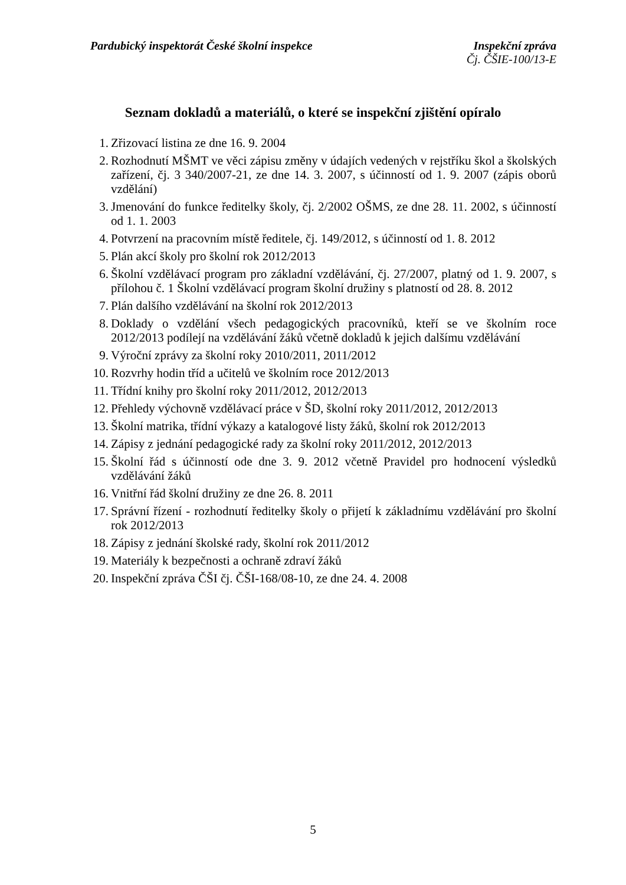Pardubický inspektorát České školní inspekce
Inspekční zpráva
Čj. ČŠIE-100/13-E
Seznam dokladů a materiálů, o které se inspekční zjištění opíralo
1. Zřizovací listina ze dne 16. 9. 2004
2. Rozhodnutí MŠMT ve věci zápisu změny v údajích vedených v rejstříku škol a školských zařízení, čj. 3 340/2007-21, ze dne 14. 3. 2007, s účinností od 1. 9. 2007 (zápis oborů vzdělání)
3. Jmenování do funkce ředitelky školy, čj. 2/2002 OŠMS, ze dne 28. 11. 2002, s účinností od 1. 1. 2003
4. Potvrzení na pracovním místě ředitele, čj. 149/2012, s účinností od 1. 8. 2012
5. Plán akcí školy pro školní rok 2012/2013
6. Školní vzdělávací program pro základní vzdělávání, čj. 27/2007, platný od 1. 9. 2007, s přílohou č. 1 Školní vzdělávací program školní družiny s platností od 28. 8. 2012
7. Plán dalšího vzdělávání na školní rok 2012/2013
8. Doklady o vzdělání všech pedagogických pracovníků, kteří se ve školním roce 2012/2013 podílejí na vzdělávání žáků včetně dokladů k jejich dalšímu vzdělávání
9. Výroční zprávy za školní roky 2010/2011, 2011/2012
10. Rozvrhy hodin tříd a učitelů ve školním roce 2012/2013
11. Třídní knihy pro školní roky 2011/2012, 2012/2013
12. Přehledy výchovně vzdělávací práce v ŠD, školní roky 2011/2012, 2012/2013
13. Školní matrika, třídní výkazy a katalogové listy žáků, školní rok 2012/2013
14. Zápisy z jednání pedagogické rady za školní roky 2011/2012, 2012/2013
15. Školní řád s účinností ode dne 3. 9. 2012 včetně Pravidel pro hodnocení výsledků vzdělávání žáků
16. Vnitřní řád školní družiny ze dne 26. 8. 2011
17. Správní řízení - rozhodnutí ředitelky školy o přijetí k základnímu vzdělávání pro školní rok 2012/2013
18. Zápisy z jednání školské rady, školní rok 2011/2012
19. Materiály k bezpečnosti a ochraně zdraví žáků
20. Inspekční zpráva ČŠI čj. ČŠI-168/08-10, ze dne 24. 4. 2008
5